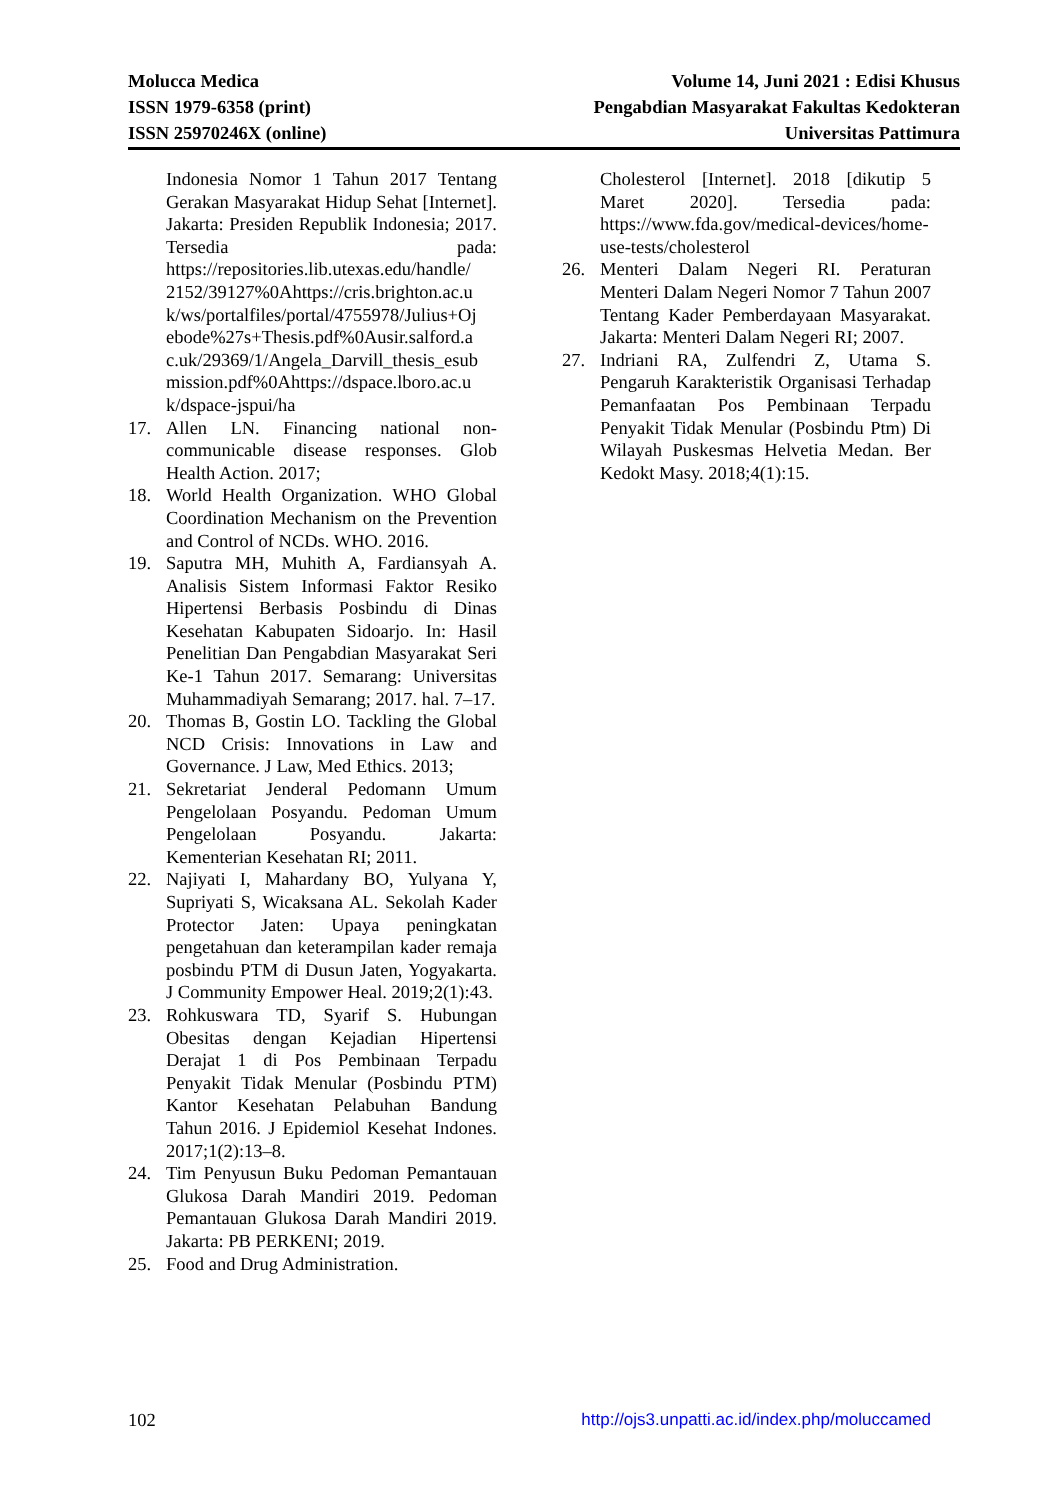Molucca Medica
ISSN 1979-6358 (print)
ISSN 25970246X (online)
Volume 14, Juni 2021 : Edisi Khusus
Pengabdian Masyarakat Fakultas Kedokteran
Universitas Pattimura
Indonesia Nomor 1 Tahun 2017 Tentang Gerakan Masyarakat Hidup Sehat [Internet]. Jakarta: Presiden Republik Indonesia; 2017. Tersedia pada: https://repositories.lib.utexas.edu/handle/ 2152/39127%0Ahttps://cris.brighton.ac.u k/ws/portalfiles/portal/4755978/Julius+Oj ebode%27s+Thesis.pdf%0Ausir.salford.a c.uk/29369/1/Angela_Darvill_thesis_esub mission.pdf%0Ahttps://dspace.lboro.ac.u k/dspace-jspui/ha
17. Allen LN. Financing national non-communicable disease responses. Glob Health Action. 2017;
18. World Health Organization. WHO Global Coordination Mechanism on the Prevention and Control of NCDs. WHO. 2016.
19. Saputra MH, Muhith A, Fardiansyah A. Analisis Sistem Informasi Faktor Resiko Hipertensi Berbasis Posbindu di Dinas Kesehatan Kabupaten Sidoarjo. In: Hasil Penelitian Dan Pengabdian Masyarakat Seri Ke-1 Tahun 2017. Semarang: Universitas Muhammadiyah Semarang; 2017. hal. 7–17.
20. Thomas B, Gostin LO. Tackling the Global NCD Crisis: Innovations in Law and Governance. J Law, Med Ethics. 2013;
21. Sekretariat Jenderal Pedomann Umum Pengelolaan Posyandu. Pedoman Umum Pengelolaan Posyandu. Jakarta: Kementerian Kesehatan RI; 2011.
22. Najiyati I, Mahardany BO, Yulyana Y, Supriyati S, Wicaksana AL. Sekolah Kader Protector Jaten: Upaya peningkatan pengetahuan dan keterampilan kader remaja posbindu PTM di Dusun Jaten, Yogyakarta. J Community Empower Heal. 2019;2(1):43.
23. Rohkuswara TD, Syarif S. Hubungan Obesitas dengan Kejadian Hipertensi Derajat 1 di Pos Pembinaan Terpadu Penyakit Tidak Menular (Posbindu PTM) Kantor Kesehatan Pelabuhan Bandung Tahun 2016. J Epidemiol Kesehat Indones. 2017;1(2):13–8.
24. Tim Penyusun Buku Pedoman Pemantauan Glukosa Darah Mandiri 2019. Pedoman Pemantauan Glukosa Darah Mandiri 2019. Jakarta: PB PERKENI; 2019.
25. Food and Drug Administration.
Cholesterol [Internet]. 2018 [dikutip 5 Maret 2020]. Tersedia pada: https://www.fda.gov/medical-devices/home-use-tests/cholesterol
26. Menteri Dalam Negeri RI. Peraturan Menteri Dalam Negeri Nomor 7 Tahun 2007 Tentang Kader Pemberdayaan Masyarakat. Jakarta: Menteri Dalam Negeri RI; 2007.
27. Indriani RA, Zulfendri Z, Utama S. Pengaruh Karakteristik Organisasi Terhadap Pemanfaatan Pos Pembinaan Terpadu Penyakit Tidak Menular (Posbindu Ptm) Di Wilayah Puskesmas Helvetia Medan. Ber Kedokt Masy. 2018;4(1):15.
102 http://ojs3.unpatti.ac.id/index.php/moluccamed